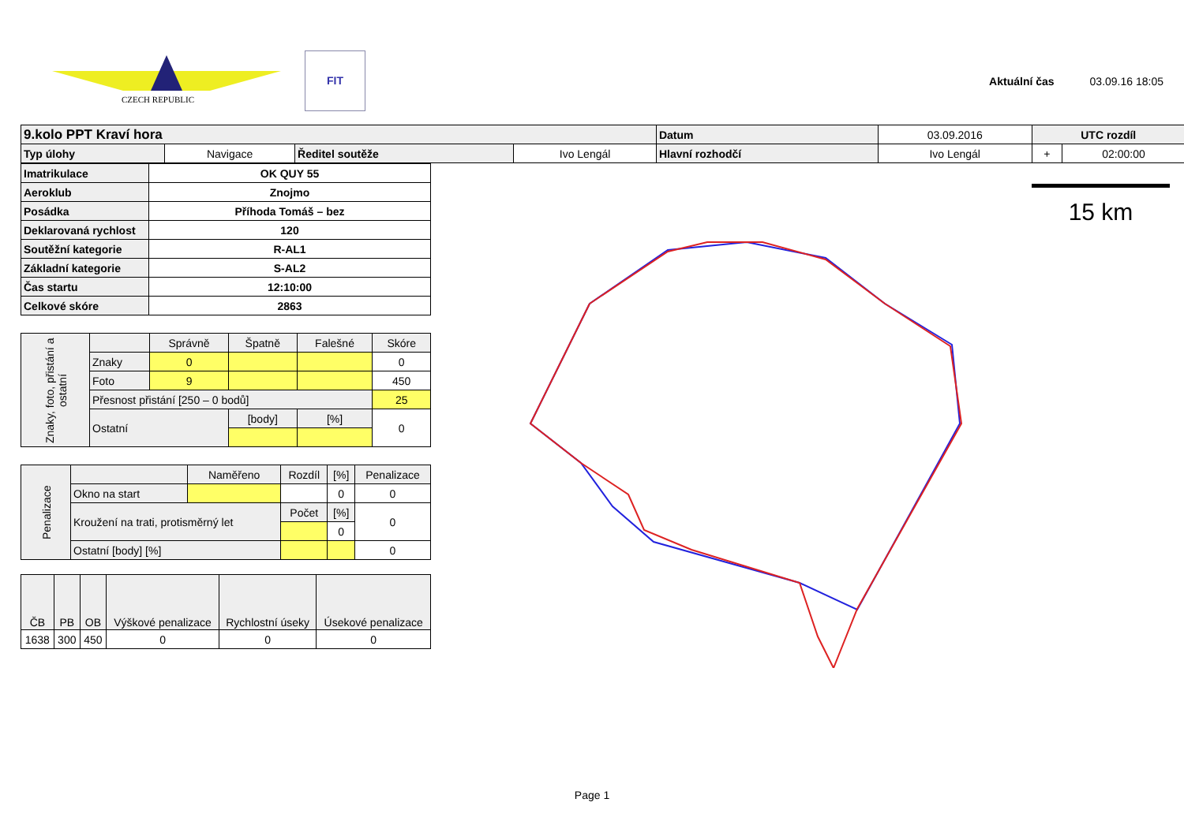CZECH REPUBLIC
FIT
Aktuální čas 03.09.16 18:05
| 9.kolo PPT Kraví hora | | | | Datum | 03.09.2016 | UTC rozdíl | |
| Typ úlohy | Navigace | Ředitel soutěže | Ivo Lengál | Hlavní rozhodčí | Ivo Lengál | + | 02:00:00 |
| Imatrikulace | OK QUY 55 |
| Aeroklub | Znojmo |
| Posádka | Příhoda Tomáš – bez |
| Deklarovaná rychlost | 120 |
| Soutěžní kategorie | R-AL1 |
| Základní kategorie | S-AL2 |
| Čas startu | 12:10:00 |
| Celkové skóre | 2863 |
| Znaky, foto, přistání a ostatní | | Správně | Špatně | Falešné | Skóre |
| | Znaky | 0 | | | 0 |
| | Foto | 9 | | | 450 |
| | Přesnost přistání [250 – 0 bodů] | | | | 25 |
| | Ostatní | | [body] | [%] | 0 |
| Penalizace | | Naměřeno | Rozdíl | [%] | Penalizace |
| | Okno na start | | | 0 | 0 |
| | Kroužení na trati, protisměrný let | | Počet | [%] | 0 |
| | | | | 0 | |
| | Ostatní [body] [%] | | | | 0 |
| ČB | PB | OB | Výškové penalizace | Rychlostní úseky | Úsekové penalizace |
| 1638 | 300 | 450 | 0 | 0 | 0 |
15 km
Page 1